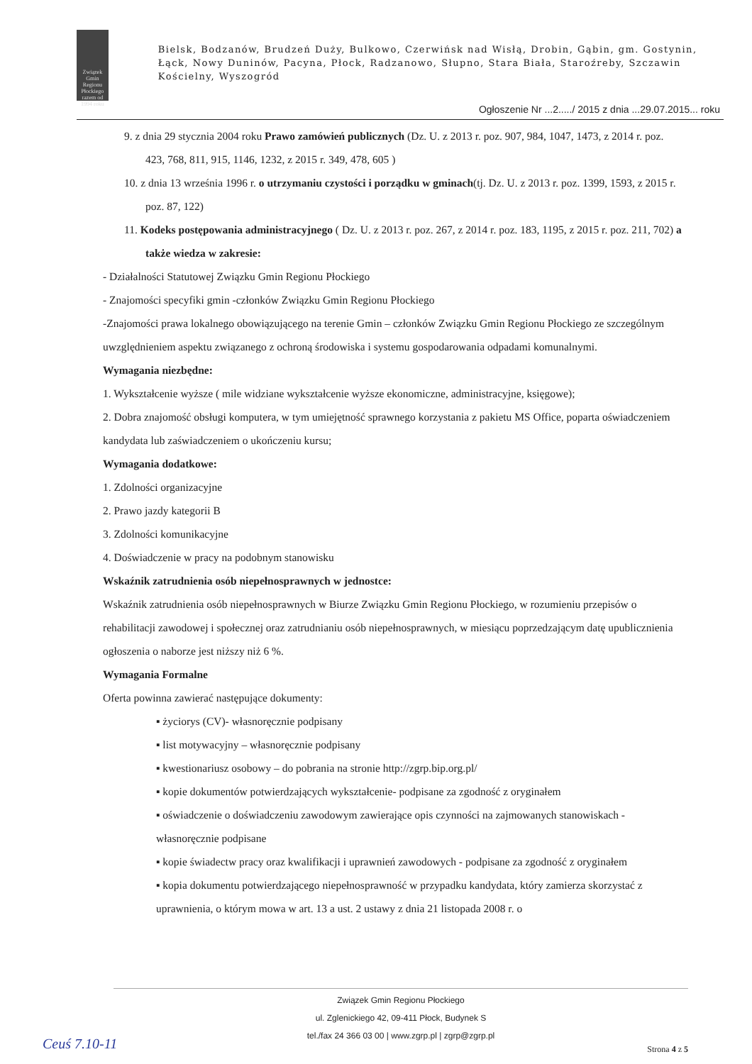Związek Gmin Regionu Płockiego
razem od 1994 roku
Bielsk, Bodzanów, Brudzeń Duży, Bulkowo, Czerwińsk nad Wisłą, Drobin, Gąbin, gm. Gostynin, Łąck, Nowy Duninów, Pacyna, Płock, Radzanowo, Słupno, Stara Biała, Staroźreby, Szczawin Kościelny, Wyszogród
Ogłoszenie Nr ...2...../ 2015 z dnia ...29.07.2015... roku
9. z dnia 29 stycznia 2004 roku Prawo zamówień publicznych (Dz. U. z 2013 r. poz. 907, 984, 1047, 1473, z 2014 r. poz. 423, 768, 811, 915, 1146, 1232, z 2015 r. 349, 478, 605 )
10. z dnia 13 września 1996 r. o utrzymaniu czystości i porządku w gminach(tj. Dz. U. z 2013 r. poz. 1399, 1593, z 2015 r. poz. 87, 122)
11. Kodeks postępowania administracyjnego ( Dz. U. z 2013 r. poz. 267, z 2014 r. poz. 183, 1195, z 2015 r. poz. 211, 702) a także wiedza w zakresie:
- Działalności Statutowej Związku Gmin Regionu Płockiego
- Znajomości specyfiki gmin -członków Związku Gmin Regionu Płockiego
-Znajomości prawa lokalnego obowiązującego na terenie Gmin – członków Związku Gmin Regionu Płockiego ze szczególnym uwzględnieniem aspektu związanego z ochroną środowiska i systemu gospodarowania odpadami komunalnymi.
Wymagania niezbędne:
1. Wykształcenie wyższe ( mile widziane wykształcenie wyższe ekonomiczne, administracyjne, księgowe);
2. Dobra znajomość obsługi komputera, w tym umiejętność sprawnego korzystania z pakietu MS Office, poparta oświadczeniem kandydata lub zaświadczeniem o ukończeniu kursu;
Wymagania dodatkowe:
1. Zdolności organizacyjne
2. Prawo jazdy kategorii B
3. Zdolności komunikacyjne
4. Doświadczenie w pracy na podobnym stanowisku
Wskaźnik zatrudnienia osób niepełnosprawnych w jednostce:
Wskaźnik zatrudnienia osób niepełnosprawnych w Biurze Związku Gmin Regionu Płockiego, w rozumieniu przepisów o rehabilitacji zawodowej i społecznej oraz zatrudnianiu osób niepełnosprawnych, w miesiącu poprzedzającym datę upublicznienia ogłoszenia o naborze jest niższy niż 6 %.
Wymagania Formalne
Oferta powinna zawierać następujące dokumenty:
▪ życiorys (CV)- własnoręcznie podpisany
▪ list motywacyjny – własnoręcznie podpisany
▪ kwestionariusz osobowy – do pobrania na stronie http://zgrp.bip.org.pl/
▪ kopie dokumentów potwierdzających wykształcenie- podpisane za zgodność z oryginałem
▪ oświadczenie o doświadczeniu zawodowym zawierające opis czynności na zajmowanych stanowiskach - własnoręcznie podpisane
▪ kopie świadectw pracy oraz kwalifikacji i uprawnień zawodowych - podpisane za zgodność z oryginałem
▪ kopia dokumentu potwierdzającego niepełnosprawność w przypadku kandydata, który zamierza skorzystać z uprawnienia, o którym mowa w art. 13 a ust. 2 ustawy z dnia 21 listopada 2008 r. o
Związek Gmin Regionu Płockiego
ul. Zglenickiego 42, 09-411 Płock, Budynek S
tel./fax 24 366 03 00 | www.zgrp.pl | zgrp@zgrp.pl
Ceuś 7.10-11 Strona 4 z 5